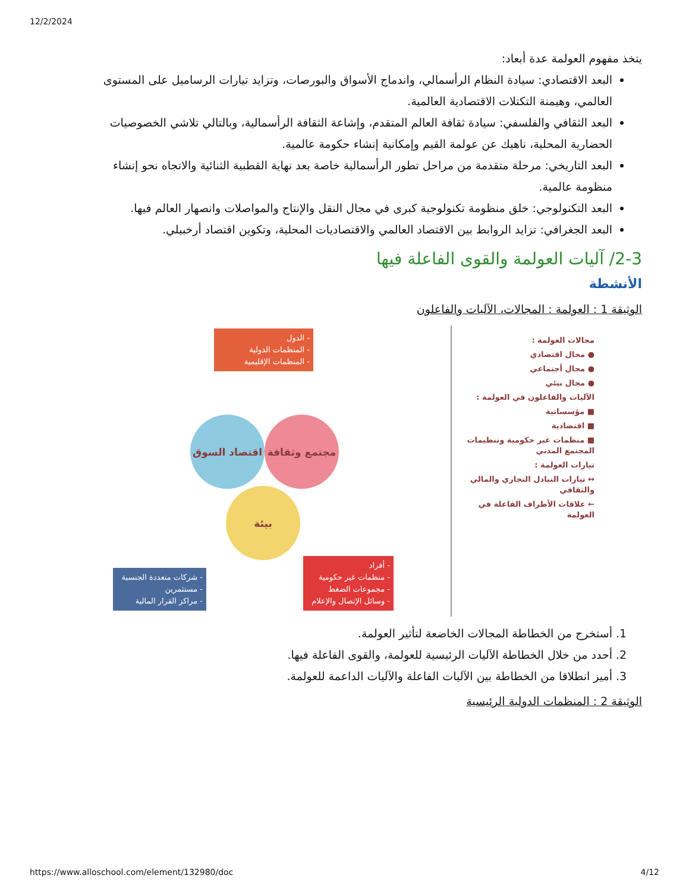12/2/2024
يتخذ مفهوم العولمة عدة أبعاد:
البعد الاقتصادي: سيادة النظام الرأسمالي، واندماج الأسواق والبورصات، وتزايد تيارات الرساميل على المستوى العالمي، وهيمنة التكتلات الاقتصادية العالمية.
البعد الثقافي والفلسفي: سيادة ثقافة العالم المتقدم، وإشاعة الثقافة الرأسمالية، وبالتالي تلاشي الخصوصيات الحضارية المحلية، ناهيك عن عولمة القيم وإمكانية إنشاء حكومة عالمية.
البعد التاريخي: مرحلة متقدمة من مراحل تطور الرأسمالية خاصة بعد نهاية القطبية الثنائية والاتجاه نحو إنشاء منظومة عالمية.
البعد التكنولوجي: خلق منظومة تكنولوجية كبرى في مجال النقل والإنتاج والمواصلات وانصهار العالم فيها.
البعد الجغرافي: تزايد الروابط بين الاقتصاد العالمي والاقتصاديات المحلية، وتكوين اقتصاد أرخبيلي.
2-3/ آليات العولمة والقوى الفاعلة فيها
الأنشطة
الوثيقة 1 : العولمة : المجالات، الآليات والفاعلون
مجالات العولمة :
● مجال اقتصادي
● مجال أجتماعي
● مجال بيئي
الآليات والفاعلون في العولمة :
■ مؤسساتية
■ اقتصادية
■ منظمات غير حكومية وتنظيمات المجتمع المدني
تيارات العولمة :
↔ تيارات التبادل التجاري والمالي والثقافي
← علاقات الأطراف الفاعلة في العولمة
- الدول
- المنظمات الدولية
- المنظمات الإقليمية
اقتصاد السوق مجتمع وثقافة
بيئة
- شركات متعددة الجنسية
- مستثمرين
- مراكز القرار المالية
- أفراد
- منظمات غير حكومية
- مجموعات الضغط
- وسائل الإتصال والإعلام
1. أستخرج من الخطاطة المجالات الخاضعة لتأثير العولمة.
2. أحدد من خلال الخطاطة الآليات الرئيسية للعولمة، والقوى الفاعلة فيها.
3. أميز انطلاقا من الخطاطة بين الآليات الفاعلة والآليات الداعمة للعولمة.
الوثيقة 2 : المنظمات الدولية الرئيسية
https://www.alloschool.com/element/132980/doc 4/12